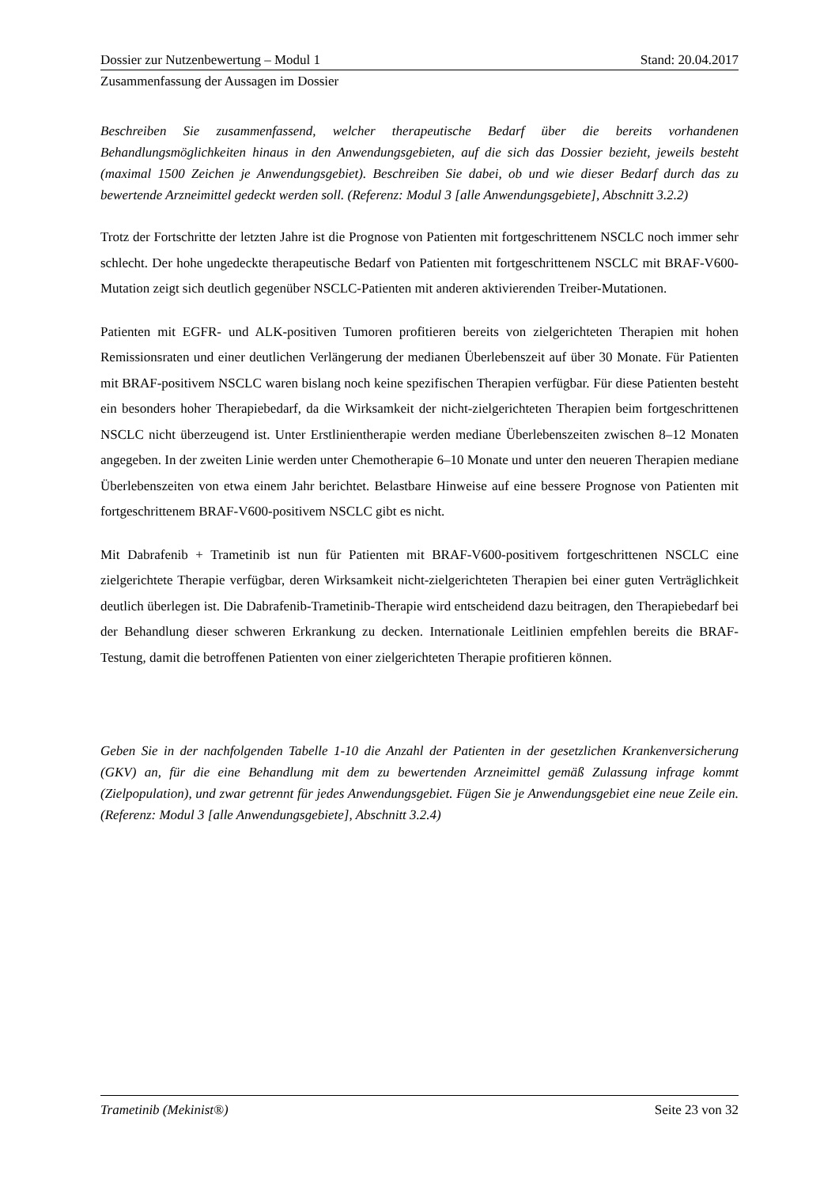Dossier zur Nutzenbewertung – Modul 1 Stand: 20.04.2017
Zusammenfassung der Aussagen im Dossier
Beschreiben Sie zusammenfassend, welcher therapeutische Bedarf über die bereits vorhandenen Behandlungsmöglichkeiten hinaus in den Anwendungsgebieten, auf die sich das Dossier bezieht, jeweils besteht (maximal 1500 Zeichen je Anwendungsgebiet). Beschreiben Sie dabei, ob und wie dieser Bedarf durch das zu bewertende Arzneimittel gedeckt werden soll. (Referenz: Modul 3 [alle Anwendungsgebiete], Abschnitt 3.2.2)
Trotz der Fortschritte der letzten Jahre ist die Prognose von Patienten mit fortgeschrittenem NSCLC noch immer sehr schlecht. Der hohe ungedeckte therapeutische Bedarf von Patienten mit fortgeschrittenem NSCLC mit BRAF-V600-Mutation zeigt sich deutlich gegenüber NSCLC-Patienten mit anderen aktivierenden Treiber-Mutationen.
Patienten mit EGFR- und ALK-positiven Tumoren profitieren bereits von zielgerichteten Therapien mit hohen Remissionsraten und einer deutlichen Verlängerung der medianen Überlebenszeit auf über 30 Monate. Für Patienten mit BRAF-positivem NSCLC waren bislang noch keine spezifischen Therapien verfügbar. Für diese Patienten besteht ein besonders hoher Therapiebedarf, da die Wirksamkeit der nicht-zielgerichteten Therapien beim fortgeschrittenen NSCLC nicht überzeugend ist. Unter Erstlinientherapie werden mediane Überlebenszeiten zwischen 8–12 Monaten angegeben. In der zweiten Linie werden unter Chemotherapie 6–10 Monate und unter den neueren Therapien mediane Überlebenszeiten von etwa einem Jahr berichtet. Belastbare Hinweise auf eine bessere Prognose von Patienten mit fortgeschrittenem BRAF-V600-positivem NSCLC gibt es nicht.
Mit Dabrafenib + Trametinib ist nun für Patienten mit BRAF-V600-positivem fortgeschrittenen NSCLC eine zielgerichtete Therapie verfügbar, deren Wirksamkeit nicht-zielgerichteten Therapien bei einer guten Verträglichkeit deutlich überlegen ist. Die Dabrafenib-Trametinib-Therapie wird entscheidend dazu beitragen, den Therapiebedarf bei der Behandlung dieser schweren Erkrankung zu decken. Internationale Leitlinien empfehlen bereits die BRAF-Testung, damit die betroffenen Patienten von einer zielgerichteten Therapie profitieren können.
Geben Sie in der nachfolgenden Tabelle 1-10 die Anzahl der Patienten in der gesetzlichen Krankenversicherung (GKV) an, für die eine Behandlung mit dem zu bewertenden Arzneimittel gemäß Zulassung infrage kommt (Zielpopulation), und zwar getrennt für jedes Anwendungsgebiet. Fügen Sie je Anwendungsgebiet eine neue Zeile ein. (Referenz: Modul 3 [alle Anwendungsgebiete], Abschnitt 3.2.4)
Trametinib (Mekinist®) Seite 23 von 32